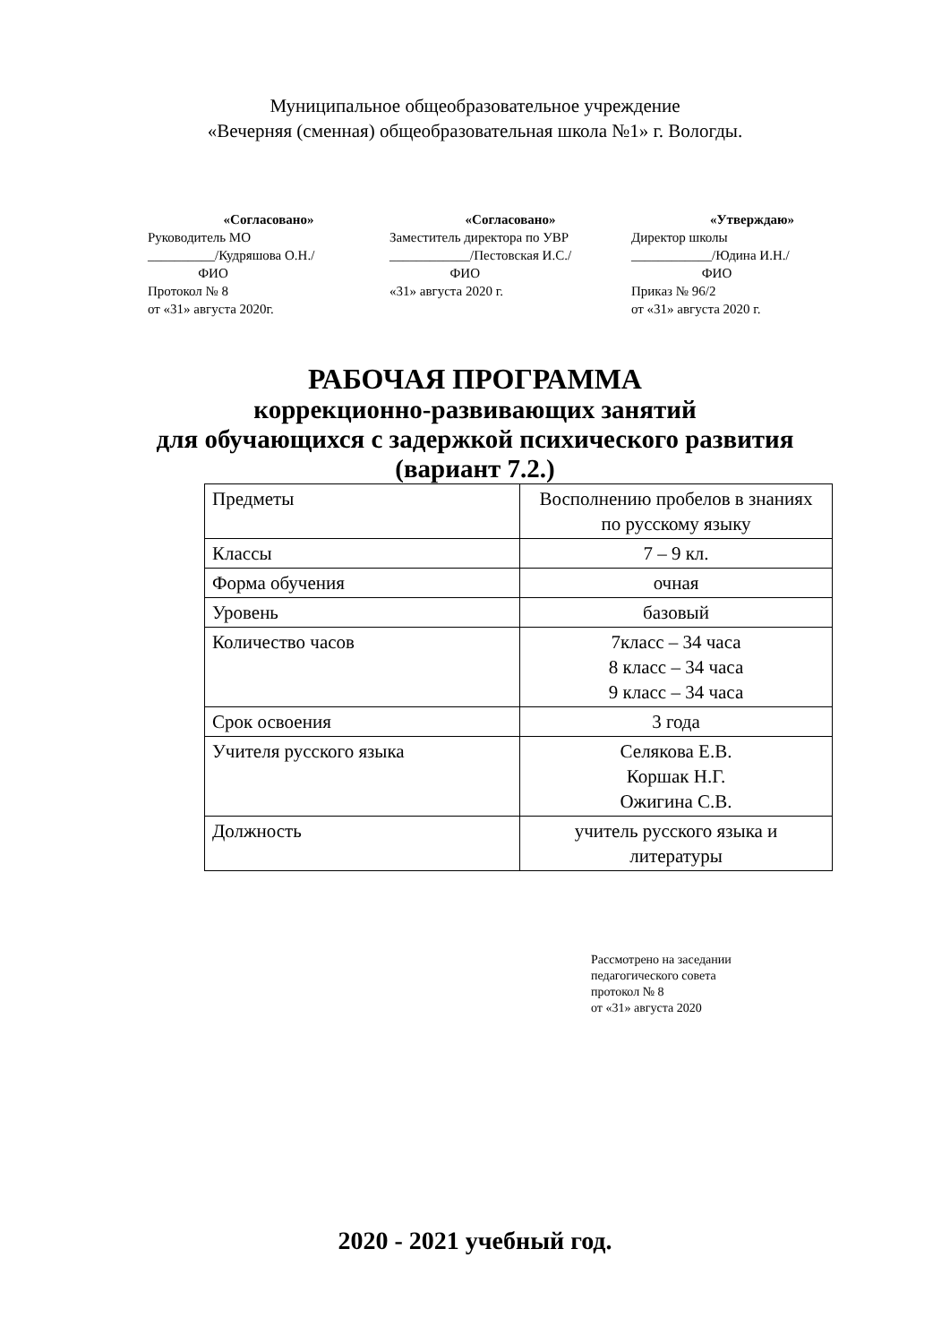Муниципальное общеобразовательное учреждение
«Вечерняя (сменная) общеобразовательная школа №1» г. Вологды.
«Согласовано»
Руководитель МО
__________/Кудряшова О.Н./
ФИО
Протокол № 8
от «31» августа 2020г.
«Согласовано»
Заместитель директора по УВР
____________/Пестовская И.С./
ФИО
«31» августа 2020 г.
«Утверждаю»
Директор школы
____________/Юдина И.Н./
ФИО
Приказ № 96/2
от «31» августа 2020 г.
РАБОЧАЯ ПРОГРАММА
коррекционно-развивающих занятий
для обучающихся с задержкой психического развития
(вариант 7.2.)
| Предметы | Восполнению пробелов в знаниях по русскому языку |
| Классы | 7 – 9 кл. |
| Форма обучения | очная |
| Уровень | базовый |
| Количество часов | 7класс – 34 часа 8 класс – 34 часа 9 класс – 34 часа |
| Срок освоения | 3 года |
| Учителя русского языка | Селякова Е.В. Коршак Н.Г. Ожигина С.В. |
| Должность | учитель русского языка и литературы |
Рассмотрено на заседании
педагогического совета
протокол № 8
от «31» августа 2020
2020 - 2021 учебный год.